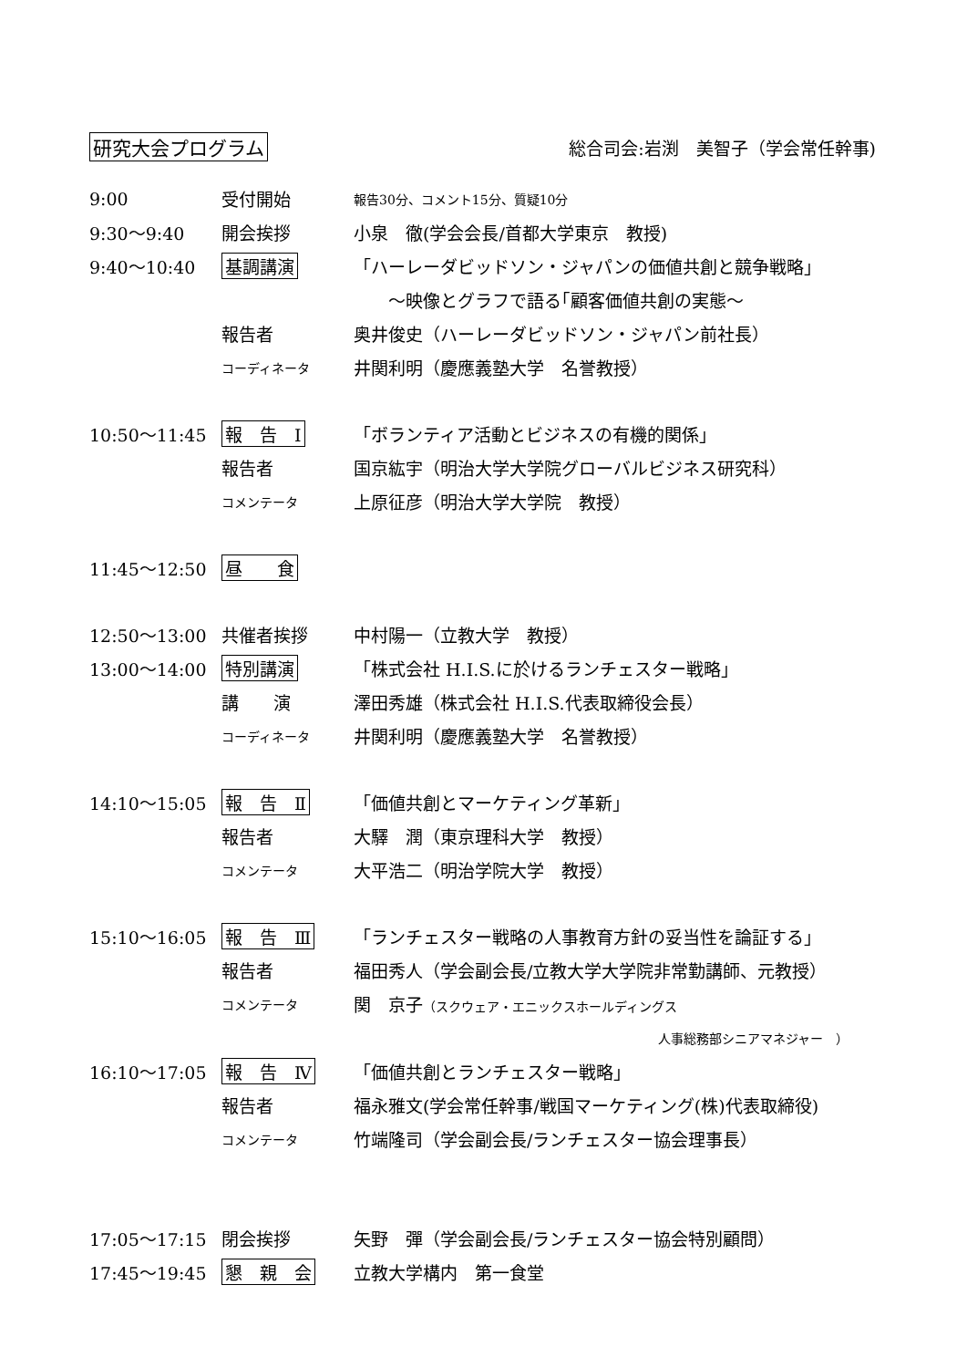研究大会プログラム 総合司会:岩渕　美智子（学会常任幹事)
9:00 受付開始 報告30分、コメント15分、質疑10分
9:30〜9:40 開会挨拶 小泉　徹(学会会長/首都大学東京　教授)
9:40〜10:40 基調講演 「ハーレーダビッドソン・ジャパンの価値共創と競争戦略」
　　～映像とグラフで語る｢顧客価値共創の実態～
報告者 奥井俊史（ハーレーダビッドソン・ジャパン前社長）
コーディネータ 井関利明（慶應義塾大学　名誉教授）
10:50〜11:45 報　告　Ⅰ 「ボランティア活動とビジネスの有機的関係」
報告者 国京紘宇（明治大学大学院グローバルビジネス研究科）
コメンテータ 上原征彦（明治大学大学院　教授）
11:45〜12:50 昼　　食
12:50〜13:00 共催者挨拶 中村陽一（立教大学　教授）
13:00〜14:00 特別講演 「株式会社 H.I.S.に於けるランチェスター戦略」
講　　演 澤田秀雄（株式会社 H.I.S.代表取締役会長）
コーディネータ 井関利明（慶應義塾大学　名誉教授）
14:10〜15:05 報　告　Ⅱ 「価値共創とマーケティング革新」
報告者 大驛　潤（東京理科大学　教授）
コメンテータ 大平浩二（明治学院大学　教授）
15:10〜16:05 報　告　Ⅲ 「ランチェスター戦略の人事教育方針の妥当性を論証する」
報告者 福田秀人（学会副会長/立教大学大学院非常勤講師、元教授）
コメンテータ 関　京子（スクウェア・エニックスホールディングス
人事総務部シニアマネジャー　）
16:10〜17:05 報　告　Ⅳ 「価値共創とランチェスター戦略」
報告者 福永雅文(学会常任幹事/戦国マーケティング(株)代表取締役)
コメンテータ 竹端隆司（学会副会長/ランチェスター協会理事長）
17:05〜17:15 閉会挨拶 矢野　彈（学会副会長/ランチェスター協会特別顧問）
17:45〜19:45 懇　親　会 立教大学構内　第一食堂